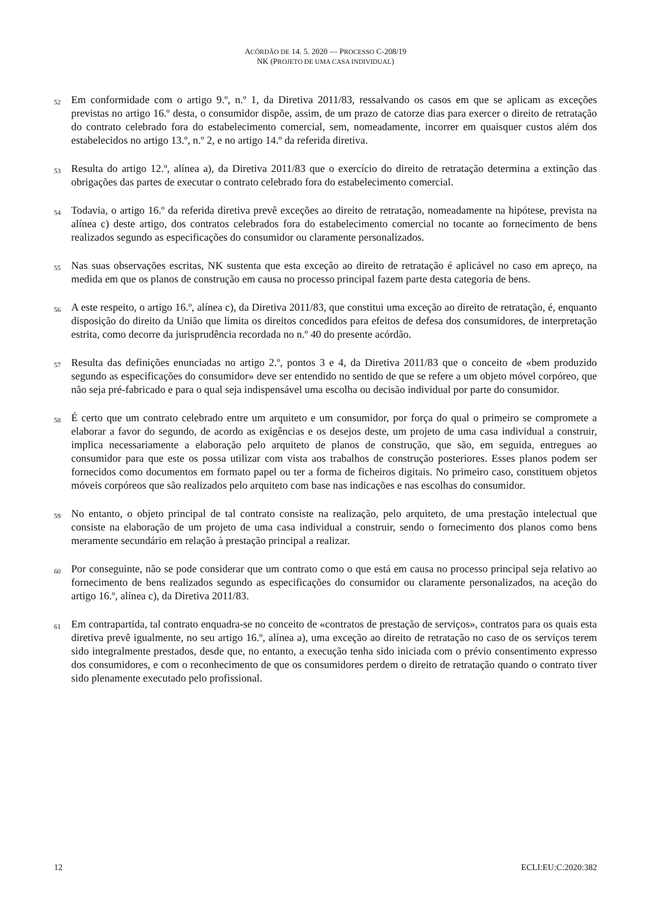ACÓRDÃO DE 14. 5. 2020 — PROCESSO C-208/19
NK (PROJETO DE UMA CASA INDIVIDUAL)
52
Em conformidade com o artigo 9.º, n.º 1, da Diretiva 2011/83, ressalvando os casos em que se aplicam as exceções previstas no artigo 16.º desta, o consumidor dispõe, assim, de um prazo de catorze dias para exercer o direito de retratação do contrato celebrado fora do estabelecimento comercial, sem, nomeadamente, incorrer em quaisquer custos além dos estabelecidos no artigo 13.º, n.º 2, e no artigo 14.º da referida diretiva.
53
Resulta do artigo 12.º, alínea a), da Diretiva 2011/83 que o exercício do direito de retratação determina a extinção das obrigações das partes de executar o contrato celebrado fora do estabelecimento comercial.
54
Todavia, o artigo 16.º da referida diretiva prevê exceções ao direito de retratação, nomeadamente na hipótese, prevista na alínea c) deste artigo, dos contratos celebrados fora do estabelecimento comercial no tocante ao fornecimento de bens realizados segundo as especificações do consumidor ou claramente personalizados.
55
Nas suas observações escritas, NK sustenta que esta exceção ao direito de retratação é aplicável no caso em apreço, na medida em que os planos de construção em causa no processo principal fazem parte desta categoria de bens.
56
A este respeito, o artigo 16.º, alínea c), da Diretiva 2011/83, que constitui uma exceção ao direito de retratação, é, enquanto disposição do direito da União que limita os direitos concedidos para efeitos de defesa dos consumidores, de interpretação estrita, como decorre da jurisprudência recordada no n.º 40 do presente acórdão.
57
Resulta das definições enunciadas no artigo 2.º, pontos 3 e 4, da Diretiva 2011/83 que o conceito de «bem produzido segundo as especificações do consumidor» deve ser entendido no sentido de que se refere a um objeto móvel corpóreo, que não seja pré-fabricado e para o qual seja indispensável uma escolha ou decisão individual por parte do consumidor.
58
É certo que um contrato celebrado entre um arquiteto e um consumidor, por força do qual o primeiro se compromete a elaborar a favor do segundo, de acordo as exigências e os desejos deste, um projeto de uma casa individual a construir, implica necessariamente a elaboração pelo arquiteto de planos de construção, que são, em seguida, entregues ao consumidor para que este os possa utilizar com vista aos trabalhos de construção posteriores. Esses planos podem ser fornecidos como documentos em formato papel ou ter a forma de ficheiros digitais. No primeiro caso, constituem objetos móveis corpóreos que são realizados pelo arquiteto com base nas indicações e nas escolhas do consumidor.
59
No entanto, o objeto principal de tal contrato consiste na realização, pelo arquiteto, de uma prestação intelectual que consiste na elaboração de um projeto de uma casa individual a construir, sendo o fornecimento dos planos como bens meramente secundário em relação à prestação principal a realizar.
60
Por conseguinte, não se pode considerar que um contrato como o que está em causa no processo principal seja relativo ao fornecimento de bens realizados segundo as especificações do consumidor ou claramente personalizados, na aceção do artigo 16.º, alínea c), da Diretiva 2011/83.
61
Em contrapartida, tal contrato enquadra-se no conceito de «contratos de prestação de serviços», contratos para os quais esta diretiva prevê igualmente, no seu artigo 16.º, alínea a), uma exceção ao direito de retratação no caso de os serviços terem sido integralmente prestados, desde que, no entanto, a execução tenha sido iniciada com o prévio consentimento expresso dos consumidores, e com o reconhecimento de que os consumidores perdem o direito de retratação quando o contrato tiver sido plenamente executado pelo profissional.
12 ECLI:EU:C:2020:382